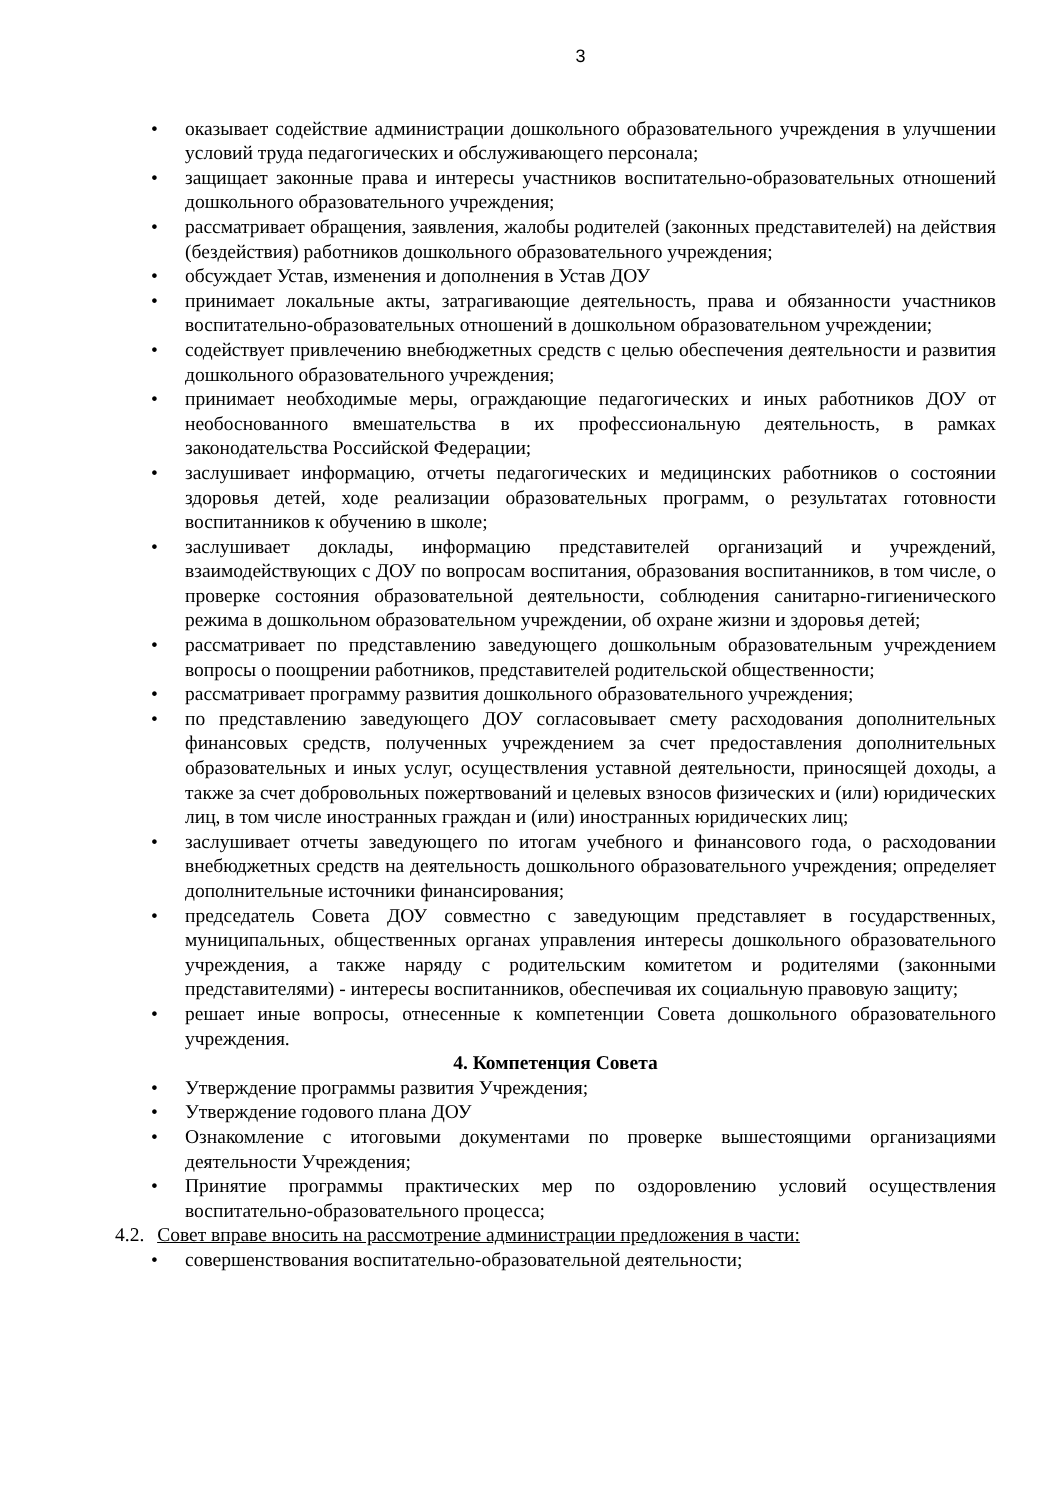3
• оказывает содействие администрации дошкольного образовательного учреждения в улучшении условий труда педагогических и обслуживающего персонала;
• защищает законные права и интересы участников воспитательно-образовательных отношений дошкольного образовательного учреждения;
• рассматривает обращения, заявления, жалобы родителей (законных представителей) на действия (бездействия) работников дошкольного образовательного учреждения;
• обсуждает Устав, изменения и дополнения в Устав ДОУ
• принимает локальные акты, затрагивающие деятельность, права и обязанности участников воспитательно-образовательных отношений в дошкольном образовательном учреждении;
• содействует привлечению внебюджетных средств с целью обеспечения деятельности и развития дошкольного образовательного учреждения;
• принимает необходимые меры, ограждающие педагогических и иных работников ДОУ от необоснованного вмешательства в их профессиональную деятельность, в рамках законодательства Российской Федерации;
• заслушивает информацию, отчеты педагогических и медицинских работников о состоянии здоровья детей, ходе реализации образовательных программ, о результатах готовности воспитанников к обучению в школе;
• заслушивает доклады, информацию представителей организаций и учреждений, взаимодействующих с ДОУ по вопросам воспитания, образования воспитанников, в том числе, о проверке состояния образовательной деятельности, соблюдения санитарно-гигиенического режима в дошкольном образовательном учреждении, об охране жизни и здоровья детей;
• рассматривает по представлению заведующего дошкольным образовательным учреждением вопросы о поощрении работников, представителей родительской общественности;
• рассматривает программу развития дошкольного образовательного учреждения;
• по представлению заведующего ДОУ согласовывает смету расходования дополнительных финансовых средств, полученных учреждением за счет предоставления дополнительных образовательных и иных услуг, осуществления уставной деятельности, приносящей доходы, а также за счет добровольных пожертвований и целевых взносов физических и (или) юридических лиц, в том числе иностранных граждан и (или) иностранных юридических лиц;
• заслушивает отчеты заведующего по итогам учебного и финансового года, о расходовании внебюджетных средств на деятельность дошкольного образовательного учреждения; определяет дополнительные источники финансирования;
• председатель Совета ДОУ совместно с заведующим представляет в государственных, муниципальных, общественных органах управления интересы дошкольного образовательного учреждения, а также наряду с родительским комитетом и родителями (законными представителями) - интересы воспитанников, обеспечивая их социальную правовую защиту;
• решает иные вопросы, отнесенные к компетенции Совета дошкольного образовательного учреждения.
4. Компетенция Совета
• Утверждение программы развития Учреждения;
• Утверждение годового плана ДОУ
• Ознакомление с итоговыми документами по проверке вышестоящими организациями деятельности Учреждения;
• Принятие программы практических мер по оздоровлению условий осуществления воспитательно-образовательного процесса;
4.2. Совет вправе вносить на рассмотрение администрации предложения в части:
• совершенствования воспитательно-образовательной деятельности;